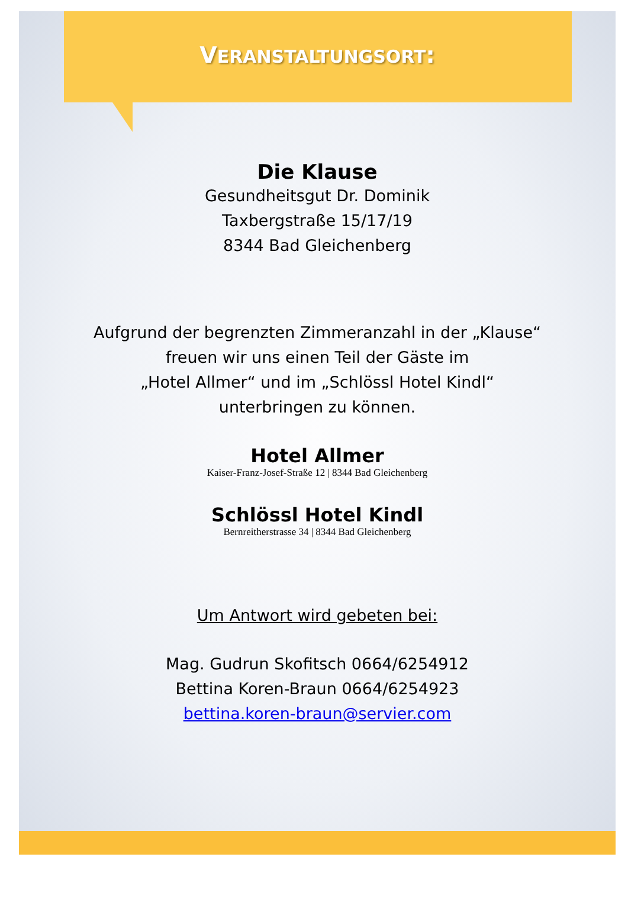VERANSTALTUNGSORT:
Die Klause
Gesundheitsgut Dr. Dominik
Taxbergstraße 15/17/19
8344 Bad Gleichenberg
Aufgrund der begrenzten Zimmeranzahl in der „Klause“
freuen wir uns einen Teil der Gäste im
„Hotel Allmer“ und im „Schlössl Hotel Kindl“
unterbringen zu können.
Hotel Allmer
Kaiser-Franz-Josef-Straße 12 | 8344 Bad Gleichenberg
Schlössl Hotel Kindl
Bernreitherstrasse 34 | 8344 Bad Gleichenberg
Um Antwort wird gebeten bei:
Mag. Gudrun Skofitsch 0664/6254912
Bettina Koren-Braun 0664/6254923
bettina.koren-braun@servier.com